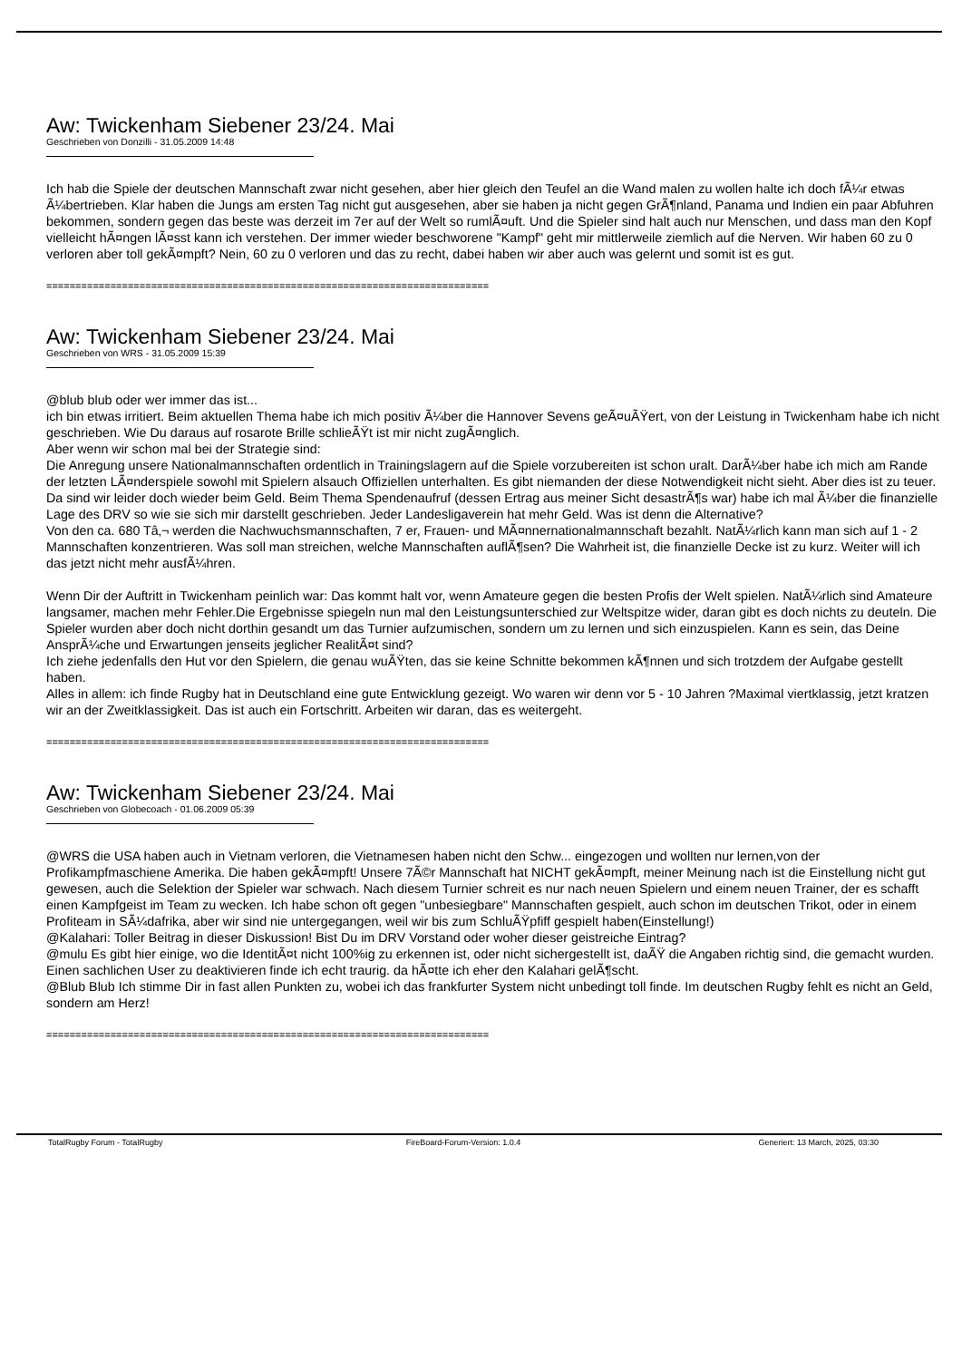Aw: Twickenham Siebener 23/24. Mai
Geschrieben von Donzilli - 31.05.2009 14:48
Ich hab die Spiele der deutschen Mannschaft zwar nicht gesehen, aber hier gleich den Teufel an die Wand malen zu wollen halte ich doch fÃ¼r etwas Ã¼bertrieben. Klar haben die Jungs am ersten Tag nicht gut ausgesehen, aber sie haben ja nicht gegen GrÃ¶nland, Panama und Indien ein paar Abfuhren bekommen, sondern gegen das beste was derzeit im 7er auf der Welt so rumlÃ¤uft. Und die Spieler sind halt auch nur Menschen, und dass man den Kopf vielleicht hÃ¤ngen lÃ¤sst kann ich verstehen. Der immer wieder beschworene "Kampf" geht mir mittlerweile ziemlich auf die Nerven. Wir haben 60 zu 0 verloren aber toll gekÃ¤mpft? Nein, 60 zu 0 verloren und das zu recht, dabei haben wir aber auch was gelernt und somit ist es gut.
============================================================================
Aw: Twickenham Siebener 23/24. Mai
Geschrieben von WRS - 31.05.2009 15:39
@blub blub oder wer immer das ist...
ich bin etwas irritiert. Beim aktuellen Thema habe ich mich positiv Ã¼ber die Hannover Sevens geÃ¤uÃŸert, von der Leistung in Twickenham habe ich nicht geschrieben. Wie Du daraus auf rosarote Brille schlieÃŸt ist mir nicht zugÃ¤nglich.
Aber wenn wir schon mal bei der Strategie sind:
Die Anregung unsere Nationalmannschaften ordentlich in Trainingslagern auf die Spiele vorzubereiten ist schon uralt. DarÃ¼ber habe ich mich am Rande der letzten LÃ¤nderspiele sowohl mit Spielern alsauch Offiziellen unterhalten. Es gibt niemanden der diese Notwendigkeit nicht sieht. Aber dies ist zu teuer. Da sind wir leider doch wieder beim Geld. Beim Thema Spendenaufruf (dessen Ertrag aus meiner Sicht desastrÃ¶s war) habe ich mal Ã¼ber die finanzielle Lage des DRV so wie sie sich mir darstellt geschrieben. Jeder Landesligaverein hat mehr Geld. Was ist denn die Alternative?
Von den ca. 680 Tâ‚¬ werden die Nachwuchsmannschaften, 7 er, Frauen- und MÃ¤nnernationalmannschaft bezahlt. NatÃ¼rlich kann man sich auf 1 - 2 Mannschaften konzentrieren. Was soll man streichen, welche Mannschaften auflÃ¶sen? Die Wahrheit ist, die finanzielle Decke ist zu kurz. Weiter will ich das jetzt nicht mehr ausfÃ¼hren.
Wenn Dir der Auftritt in Twickenham peinlich war: Das kommt halt vor, wenn Amateure gegen die besten Profis der Welt spielen. NatÃ¼rlich sind Amateure langsamer, machen mehr Fehler.Die Ergebnisse spiegeln nun mal den Leistungsunterschied zur Weltspitze wider, daran gibt es doch nichts zu deuteln. Die Spieler wurden aber doch nicht dorthin gesandt um das Turnier aufzumischen, sondern um zu lernen und sich einzuspielen. Kann es sein, das Deine AnsprÃ¼che und Erwartungen jenseits jeglicher RealitÃ¤t sind?
Ich ziehe jedenfalls den Hut vor den Spielern, die genau wuÃŸten, das sie keine Schnitte bekommen kÃ¶nnen und sich trotzdem der Aufgabe gestellt haben.
Alles in allem: ich finde Rugby hat in Deutschland eine gute Entwicklung gezeigt. Wo waren wir denn vor 5 - 10 Jahren ?Maximal viertklassig, jetzt kratzen wir an der Zweitklassigkeit. Das ist auch ein Fortschritt. Arbeiten wir daran, das es weitergeht.
============================================================================
Aw: Twickenham Siebener 23/24. Mai
Geschrieben von Globecoach - 01.06.2009 05:39
@WRS die USA haben auch in Vietnam verloren, die Vietnamesen haben nicht den Schw... eingezogen und wollten nur lernen,von der Profikampfmaschiene Amerika. Die haben gekÃ¤mpft! Unsere 7Ã©r Mannschaft hat NICHT gekÃ¤mpft, meiner Meinung nach ist die Einstellung nicht gut gewesen, auch die Selektion der Spieler war schwach. Nach diesem Turnier schreit es nur nach neuen Spielern und einem neuen Trainer, der es schafft einen Kampfgeist im Team zu wecken. Ich habe schon oft gegen "unbesiegbare" Mannschaften gespielt, auch schon im deutschen Trikot, oder in einem Profiteam in SÃ¼dafrika, aber wir sind nie untergegangen, weil wir bis zum SchluÃŸpfiff gespielt haben(Einstellung!)
@Kalahari: Toller Beitrag in dieser Diskussion! Bist Du im DRV Vorstand oder woher dieser geistreiche Eintrag?
@mulu Es gibt hier einige, wo die IdentitÃ¤t nicht 100%ig zu erkennen ist, oder nicht sichergestellt ist, daÃŸ die Angaben richtig sind, die gemacht wurden. Einen sachlichen User zu deaktivieren finde ich echt traurig. da hÃ¤tte ich eher den Kalahari gelÃ¶scht.
@Blub Blub Ich stimme Dir in fast allen Punkten zu, wobei ich das frankfurter System nicht unbedingt toll finde. Im deutschen Rugby fehlt es nicht an Geld, sondern am Herz!
============================================================================
TotalRugby Forum - TotalRugby FireBoard-Forum-Version: 1.0.4 Generiert: 13 March, 2025, 03:30